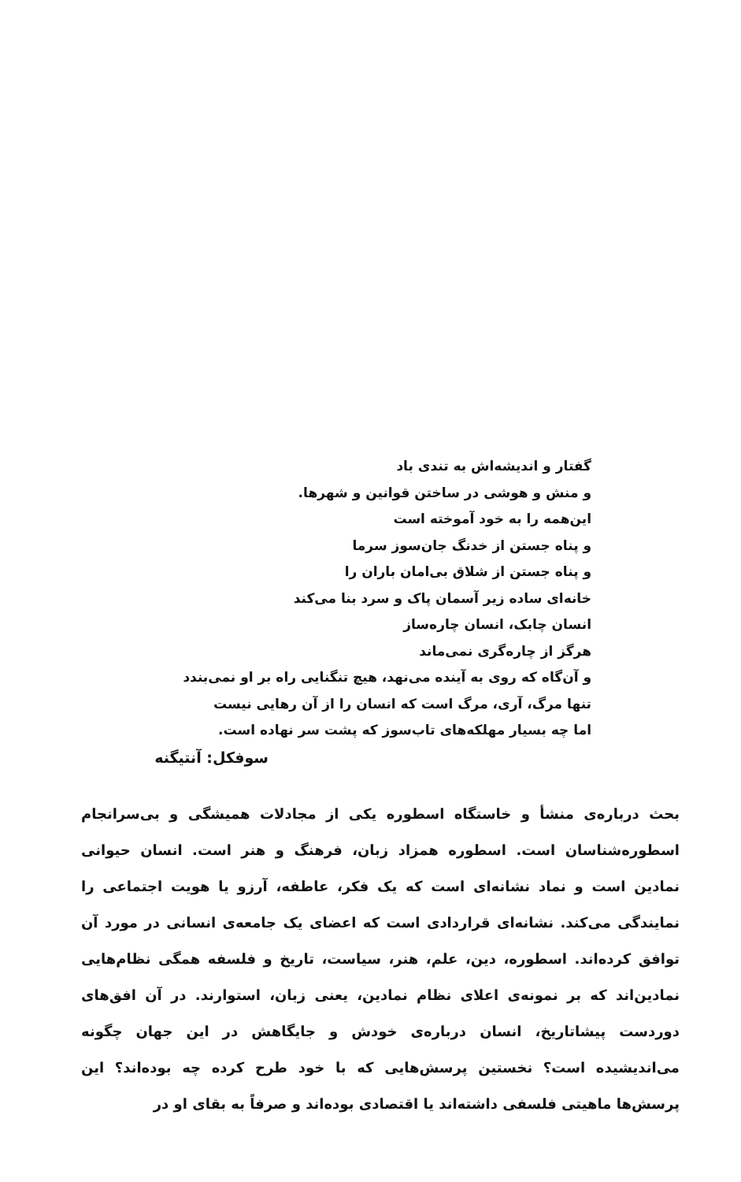گفتار و اندیشه‌اش به تندی باد
و منش و هوشی در ساختن قوانین و شهرها.
این‌همه را به خود آموخته است
و پناه جستن از خدنگ جان‌سوز سرما
و پناه جستن از شلاق بی‌امان باران را
خانه‌ای ساده زیر آسمان پاک و سرد بنا می‌کند
انسان چابک، انسان چاره‌ساز
هرگز از چاره‌گری نمی‌ماند
و آن‌گاه که روی به آینده می‌نهد، هیچ تنگنایی راه بر او نمی‌بندد
تنها مرگ، آری، مرگ است که انسان را از آن رهایی نیست
اما چه بسیار مهلکه‌های تاب‌سوز که پشت سر نهاده است.
سوفکل: آنتیگنه
بحث درباره‌ی منشأ و خاستگاه اسطوره یکی از مجادلات همیشگی و بی‌سرانجام اسطوره‌شناسان است. اسطوره همزاد زبان، فرهنگ و هنر است. انسان حیوانی نمادین است و نماد نشانه‌ای است که یک فکر، عاطفه، آرزو یا هویت اجتماعی را نمایندگی می‌کند. نشانه‌ای قراردادی است که اعضای یک جامعه‌ی انسانی در مورد آن توافق کرده‌اند. اسطوره، دین، علم، هنر، سیاست، تاریخ و فلسفه همگی نظام‌هایی نمادین‌اند که بر نمونه‌ی اعلای نظام نمادین، یعنی زبان، استوارند. در آن افق‌های دوردست پیشاتاریخ، انسان درباره‌ی خودش و جایگاهش در این جهان چگونه می‌اندیشیده است؟ نخستین پرسش‌هایی که با خود طرح کرده چه بوده‌اند؟ این پرسش‌ها ماهیتی فلسفی داشته‌اند یا اقتصادی بوده‌اند و صرفاً به بقای او در